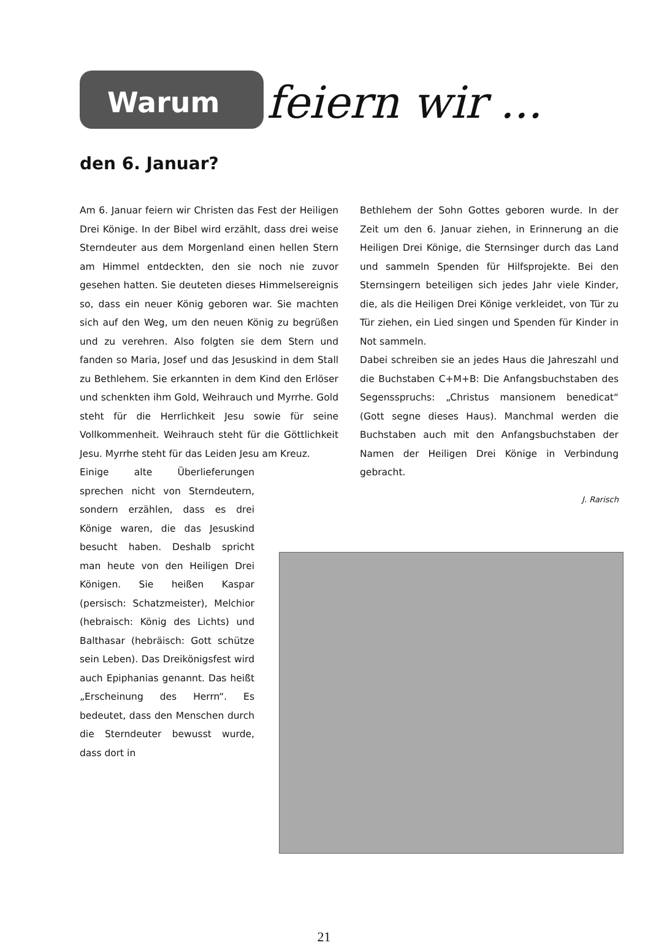Warum feiern wir ...
den 6. Januar?
Am 6. Januar feiern wir Christen das Fest der Heiligen Drei Könige. In der Bibel wird erzählt, dass drei weise Sterndeuter aus dem Morgenland einen hellen Stern am Himmel entdeckten, den sie noch nie zuvor gesehen hatten. Sie deuteten dieses Himmelsereignis so, dass ein neuer König geboren war. Sie machten sich auf den Weg, um den neuen König zu begrüßen und zu verehren. Also folgten sie dem Stern und fanden so Maria, Josef und das Jesuskind in dem Stall zu Bethlehem. Sie erkannten in dem Kind den Erlöser und schenkten ihm Gold, Weihrauch und Myrrhe. Gold steht für die Herrlichkeit Jesu sowie für seine Vollkommenheit. Weihrauch steht für die Göttlichkeit Jesu. Myrrhe steht für das Leiden Jesu am Kreuz.
Einige alte Überlieferungen sprechen nicht von Sterndeutern, sondern erzählen, dass es drei Könige waren, die das Jesuskind besucht haben. Deshalb spricht man heute von den Heiligen Drei Königen. Sie heißen Kaspar (persisch: Schatzmeister), Melchior (hebraisch: König des Lichts) und Balthasar (hebräisch: Gott schütze sein Leben). Das Dreikönigsfest wird auch Epiphanias genannt. Das heißt „Erscheinung des Herrn“. Es bedeutet, dass den Menschen durch die Sterndeuter bewusst wurde, dass dort in
Bethlehem der Sohn Gottes geboren wurde. In der Zeit um den 6. Januar ziehen, in Erinnerung an die Heiligen Drei Könige, die Sternsinger durch das Land und sammeln Spenden für Hilfsprojekte. Bei den Sternsingern beteiligen sich jedes Jahr viele Kinder, die, als die Heiligen Drei Könige verkleidet, von Tür zu Tür ziehen, ein Lied singen und Spenden für Kinder in Not sammeln.
Dabei schreiben sie an jedes Haus die Jahreszahl und die Buchstaben C+M+B: Die Anfangsbuchstaben des Segensspruchs: „Christus mansionem benedicat“ (Gott segne dieses Haus). Manchmal werden die Buchstaben auch mit den Anfangsbuchstaben der Namen der Heiligen Drei Könige in Verbindung gebracht.
J. Rarisch
21